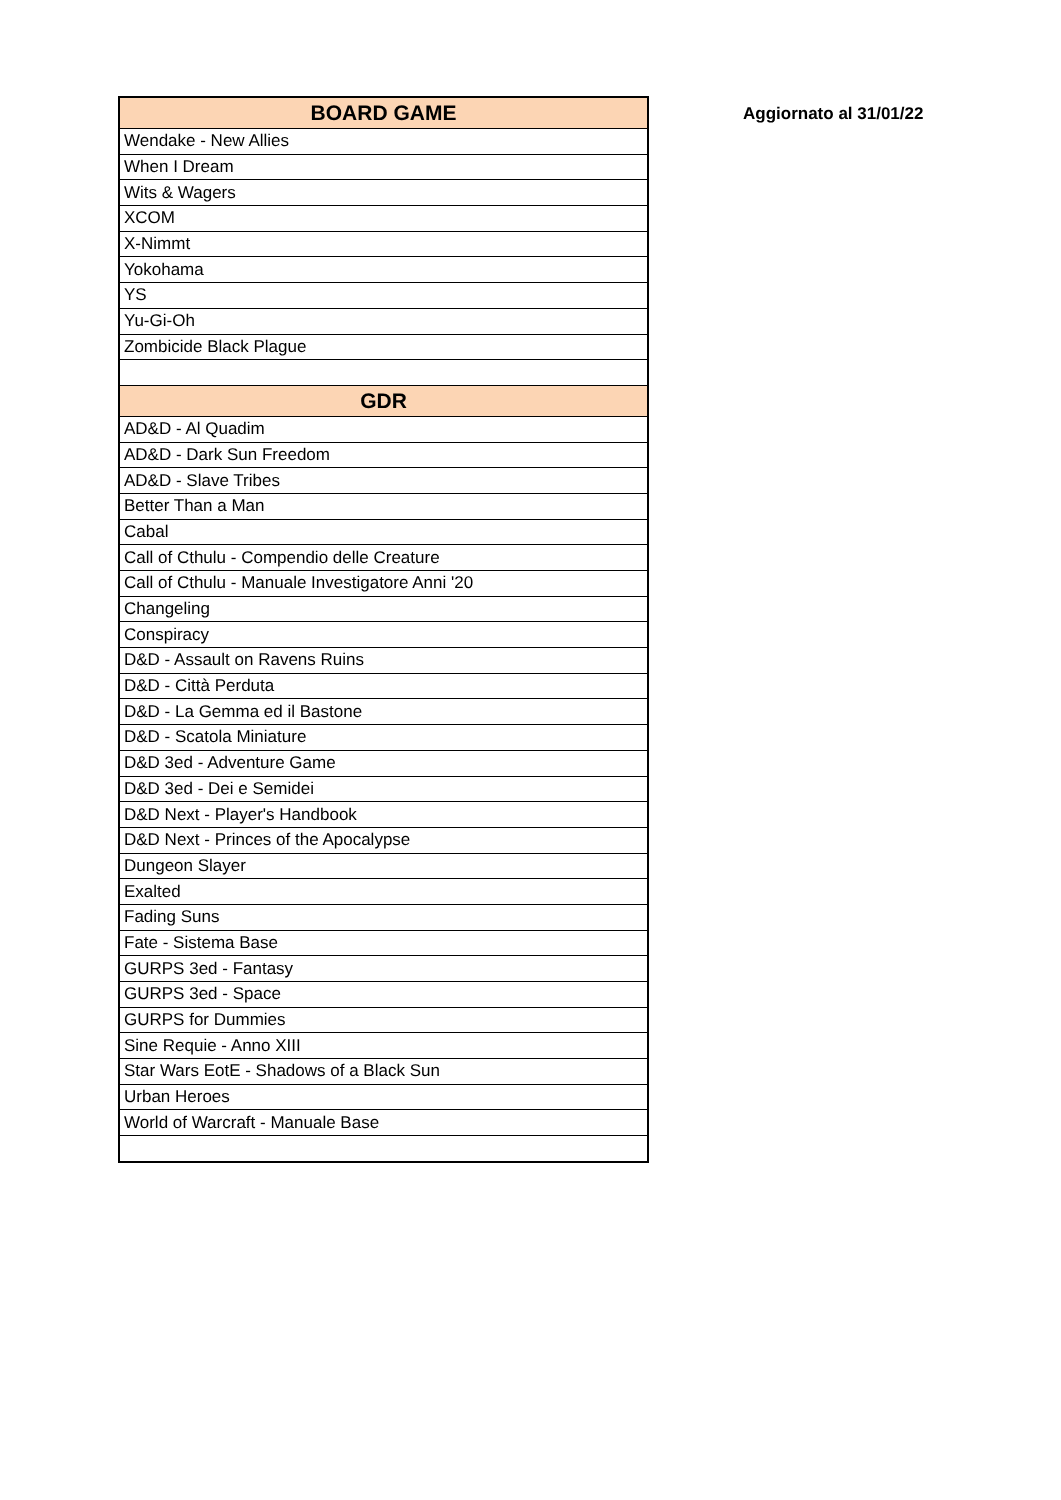| BOARD GAME |
| --- |
| Wendake - New Allies |
| When I Dream |
| Wits & Wagers |
| XCOM |
| X-Nimmt |
| Yokohama |
| YS |
| Yu-Gi-Oh |
| Zombicide Black Plague |
| GDR |
| AD&D - Al Quadim |
| AD&D - Dark Sun Freedom |
| AD&D - Slave Tribes |
| Better Than a Man |
| Cabal |
| Call of Cthulu - Compendio delle Creature |
| Call of Cthulu - Manuale Investigatore Anni '20 |
| Changeling |
| Conspiracy |
| D&D - Assault on Ravens Ruins |
| D&D - Città Perduta |
| D&D - La Gemma ed il Bastone |
| D&D - Scatola Miniature |
| D&D 3ed - Adventure Game |
| D&D 3ed - Dei e Semidei |
| D&D Next - Player's Handbook |
| D&D Next - Princes of the Apocalypse |
| Dungeon Slayer |
| Exalted |
| Fading Suns |
| Fate - Sistema Base |
| GURPS 3ed - Fantasy |
| GURPS 3ed - Space |
| GURPS for Dummies |
| Sine Requie - Anno XIII |
| Star Wars EotE - Shadows of a Black Sun |
| Urban Heroes |
| World of Warcraft - Manuale Base |
Aggiornato al 31/01/22